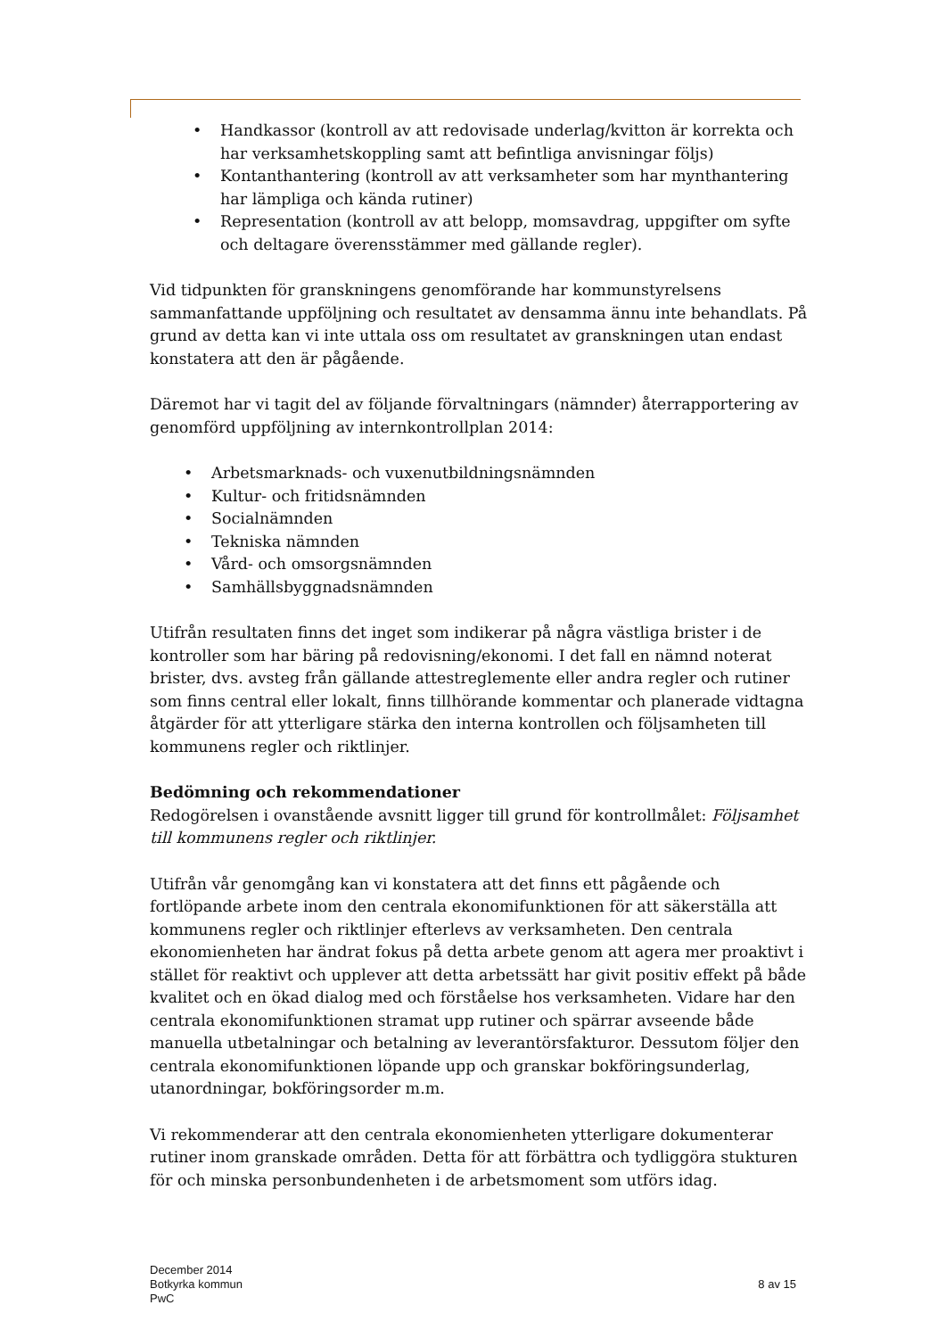• Handkassor (kontroll av att redovisade underlag/kvitton är korrekta och har verksamhetskoppling samt att befintliga anvisningar följs)
• Kontanthantering (kontroll av att verksamheter som har mynthantering har lämpliga och kända rutiner)
• Representation (kontroll av att belopp, momsavdrag, uppgifter om syfte och deltagare överensstämmer med gällande regler).
Vid tidpunkten för granskningens genomförande har kommunstyrelsens sammanfattande uppföljning och resultatet av densamma ännu inte behandlats. På grund av detta kan vi inte uttala oss om resultatet av granskningen utan endast konstatera att den är pågående.
Däremot har vi tagit del av följande förvaltningars (nämnder) återrapportering av genomförd uppföljning av internkontrollplan 2014:
• Arbetsmarknads- och vuxenutbildningsnämnden
• Kultur- och fritidsnämnden
• Socialnämnden
• Tekniska nämnden
• Vård- och omsorgsnämnden
• Samhällsbyggnadsnämnden
Utifrån resultaten finns det inget som indikerar på några västliga brister i de kontroller som har bäring på redovisning/ekonomi. I det fall en nämnd noterat brister, dvs. avsteg från gällande attestreglemente eller andra regler och rutiner som finns central eller lokalt, finns tillhörande kommentar och planerade vidtagna åtgärder för att ytterligare stärka den interna kontrollen och följsamheten till kommunens regler och riktlinjer.
Bedömning och rekommendationer
Redogörelsen i ovanstående avsnitt ligger till grund för kontrollmålet: Följsamhet till kommunens regler och riktlinjer.
Utifrån vår genomgång kan vi konstatera att det finns ett pågående och fortlöpande arbete inom den centrala ekonomifunktionen för att säkerställa att kommunens regler och riktlinjer efterlevs av verksamheten. Den centrala ekonomienheten har ändrat fokus på detta arbete genom att agera mer proaktivt i stället för reaktivt och upplever att detta arbetssätt har givit positiv effekt på både kvalitet och en ökad dialog med och förståelse hos verksamheten. Vidare har den centrala ekonomifunktionen stramat upp rutiner och spärrar avseende både manuella utbetalningar och betalning av leverantörsfakturor. Dessutom följer den centrala ekonomifunktionen löpande upp och granskar bokföringsunderlag, utanordningar, bokföringsorder m.m.
Vi rekommenderar att den centrala ekonomienheten ytterligare dokumenterar rutiner inom granskade områden. Detta för att förbättra och tydliggöra stukturen för och minska personbundenheten i de arbetsmoment som utförs idag.
December 2014
Botkyrka kommun
PwC
8 av 15